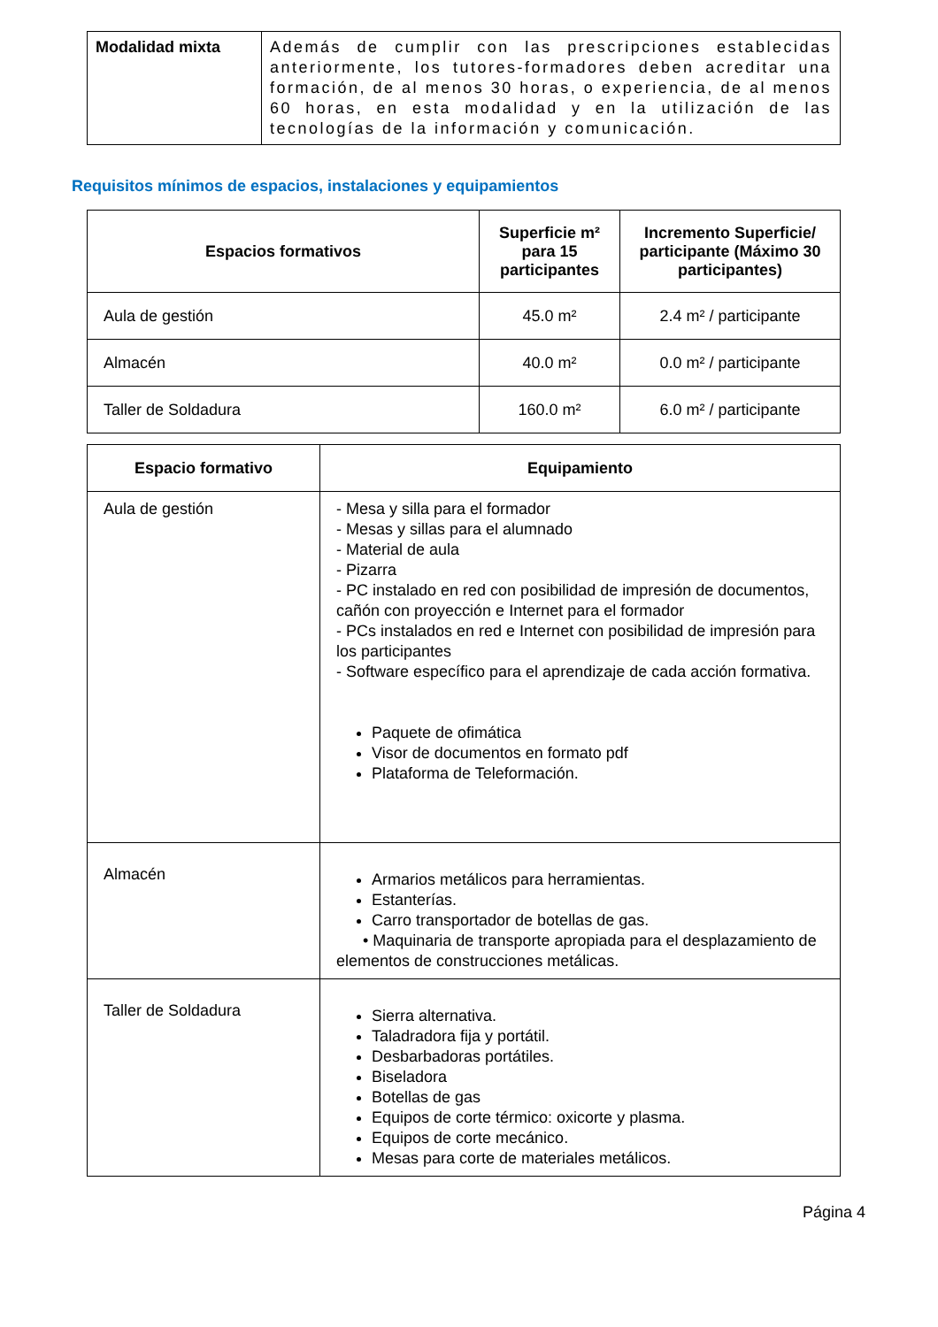| Modalidad mixta | Además de cumplir con las prescripciones establecidas anteriormente, los tutores-formadores deben acreditar una formación, de al menos 30 horas, o experiencia, de al menos 60 horas, en esta modalidad y en la utilización de las tecnologías de la información y comunicación. |
Requisitos mínimos de espacios, instalaciones y equipamientos
| Espacios formativos | Superficie m² para 15 participantes | Incremento Superficie/ participante (Máximo 30 participantes) |
| --- | --- | --- |
| Aula de gestión | 45.0 m² | 2.4 m² / participante |
| Almacén | 40.0 m² | 0.0 m² / participante |
| Taller de Soldadura | 160.0 m² | 6.0 m² / participante |
| Espacio formativo | Equipamiento |
| --- | --- |
| Aula de gestión | - Mesa y silla para el formador - Mesas y sillas para el alumnado - Material de aula - Pizarra - PC instalado en red con posibilidad de impresión de documentos, cañón con proyección e Internet para el formador - PCs instalados en red e Internet con posibilidad de impresión para los participantes - Software específico para el aprendizaje de cada acción formativa. Paquete de ofimática Visor de documentos en formato pdf Plataforma de Teleformación. |
| Almacén | Armarios metálicos para herramientas. Estanterías. Carro transportador de botellas de gas. • Maquinaria de transporte apropiada para el desplazamiento de elementos de construcciones metálicas. |
| Taller de Soldadura | Sierra alternativa. Taladradora fija y portátil. Desbarbadoras portátiles. Biseladora Botellas de gas Equipos de corte térmico: oxicorte y plasma. Equipos de corte mecánico. Mesas para corte de materiales metálicos. |
Página 4